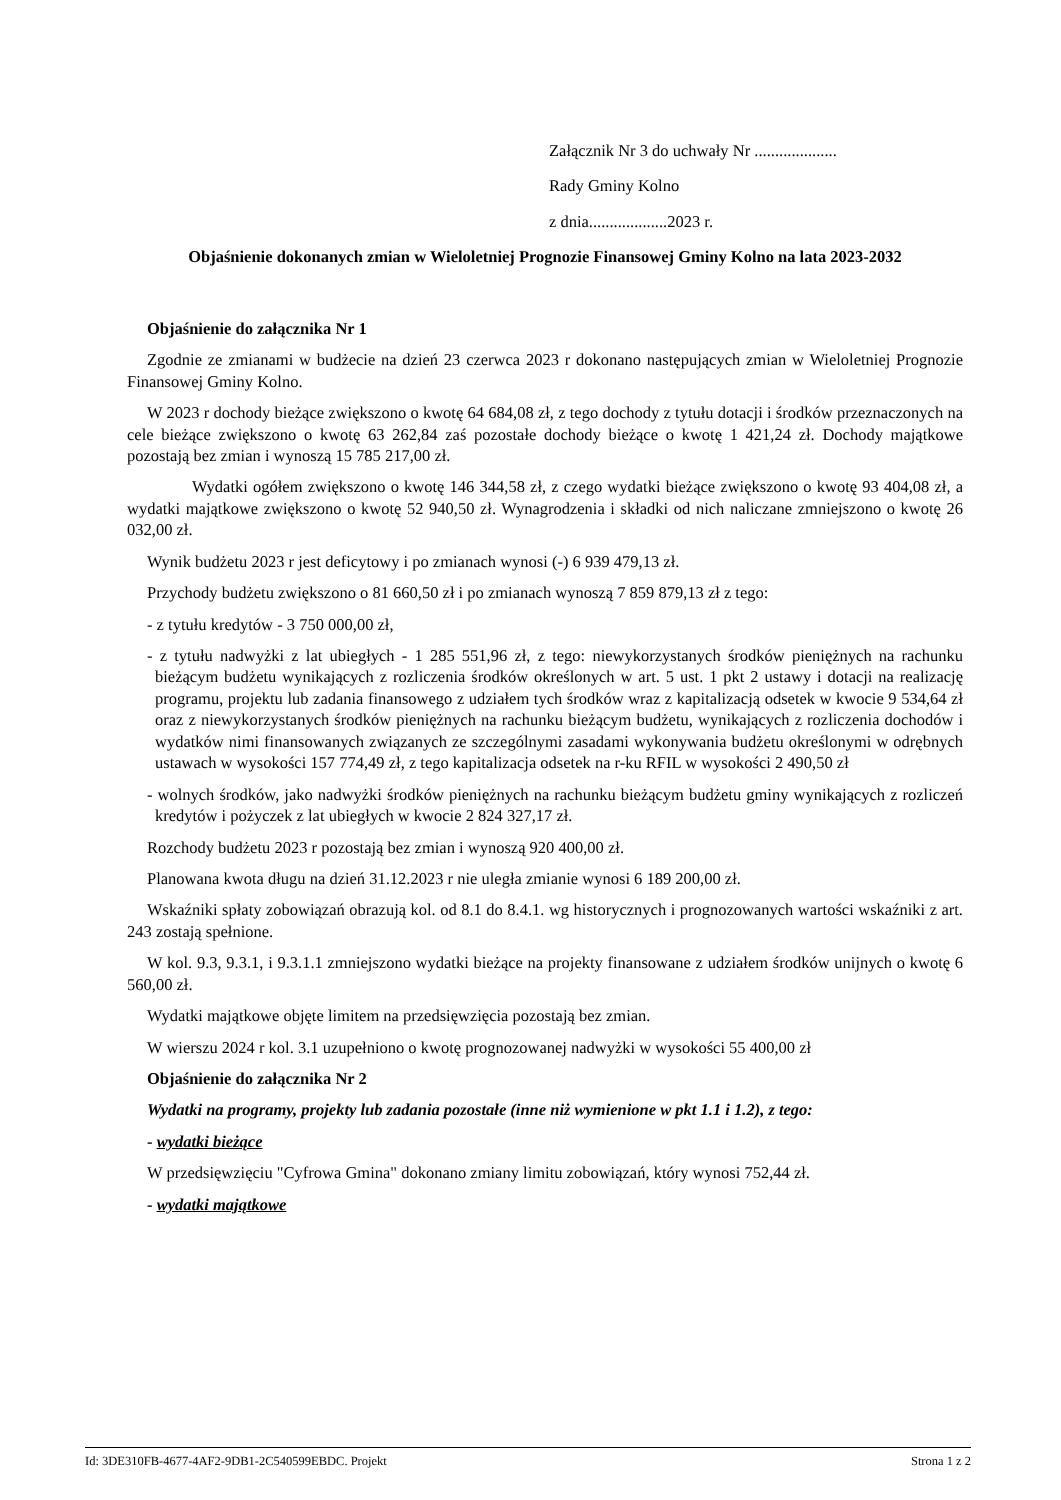Załącznik Nr 3 do uchwały Nr ....................
Rady Gminy Kolno
z dnia...................2023 r.
Objaśnienie dokonanych zmian w Wieloletniej Prognozie Finansowej Gminy Kolno na lata 2023-2032
Objaśnienie do załącznika Nr 1
Zgodnie ze zmianami w budżecie na dzień 23 czerwca 2023 r dokonano następujących zmian w Wieloletniej Prognozie Finansowej Gminy Kolno.
W 2023 r dochody bieżące zwiększono o kwotę 64 684,08 zł, z tego dochody z tytułu dotacji i środków przeznaczonych na cele bieżące zwiększono o kwotę 63 262,84 zaś pozostałe dochody bieżące o kwotę 1 421,24 zł. Dochody majątkowe pozostają bez zmian i wynoszą 15 785 217,00 zł.
Wydatki ogółem zwiększono o kwotę 146 344,58 zł, z czego wydatki bieżące zwiększono o kwotę 93 404,08 zł, a wydatki majątkowe zwiększono o kwotę 52 940,50 zł. Wynagrodzenia i składki od nich naliczane zmniejszono o kwotę 26 032,00 zł.
Wynik budżetu 2023 r jest deficytowy i po zmianach wynosi (-) 6 939 479,13 zł.
Przychody budżetu zwiększono o 81 660,50 zł i po zmianach wynoszą 7 859 879,13 zł z tego:
- z tytułu kredytów - 3 750 000,00 zł,
- z tytułu nadwyżki z lat ubiegłych - 1 285 551,96 zł, z tego: niewykorzystanych środków pieniężnych na rachunku bieżącym budżetu wynikających z rozliczenia środków określonych w art. 5 ust. 1 pkt 2 ustawy i dotacji na realizację programu, projektu lub zadania finansowego z udziałem tych środków wraz z kapitalizacją odsetek w kwocie 9 534,64 zł oraz z niewykorzystanych środków pieniężnych na rachunku bieżącym budżetu, wynikających z rozliczenia dochodów i wydatków nimi finansowanych związanych ze szczególnymi zasadami wykonywania budżetu określonymi w odrębnych ustawach w wysokości 157 774,49 zł, z tego kapitalizacja odsetek na r-ku RFIL w wysokości 2 490,50 zł
- wolnych środków, jako nadwyżki środków pieniężnych na rachunku bieżącym budżetu gminy wynikających z rozliczeń kredytów i pożyczek z lat ubiegłych w kwocie 2 824 327,17 zł.
Rozchody budżetu 2023 r pozostają bez zmian i wynoszą 920 400,00 zł.
Planowana kwota długu na dzień 31.12.2023 r nie uległa zmianie wynosi 6 189 200,00 zł.
Wskaźniki spłaty zobowiązań obrazują kol. od 8.1 do 8.4.1. wg historycznych i prognozowanych wartości wskaźniki z art. 243 zostają spełnione.
W kol. 9.3, 9.3.1, i 9.3.1.1 zmniejszono wydatki bieżące na projekty finansowane z udziałem środków unijnych o kwotę 6 560,00 zł.
Wydatki majątkowe objęte limitem na przedsięwzięcia pozostają bez zmian.
W wierszu 2024 r kol. 3.1 uzupełniono o kwotę prognozowanej nadwyżki w wysokości 55 400,00 zł
Objaśnienie do załącznika Nr 2
Wydatki na programy, projekty lub zadania pozostałe (inne niż wymienione w pkt 1.1 i 1.2), z tego:
- wydatki bieżące
W przedsięwzięciu "Cyfrowa Gmina" dokonano zmiany limitu zobowiązań, który wynosi 752,44 zł.
- wydatki majątkowe
Id: 3DE310FB-4677-4AF2-9DB1-2C540599EBDC. Projekt Strona 1 z 2